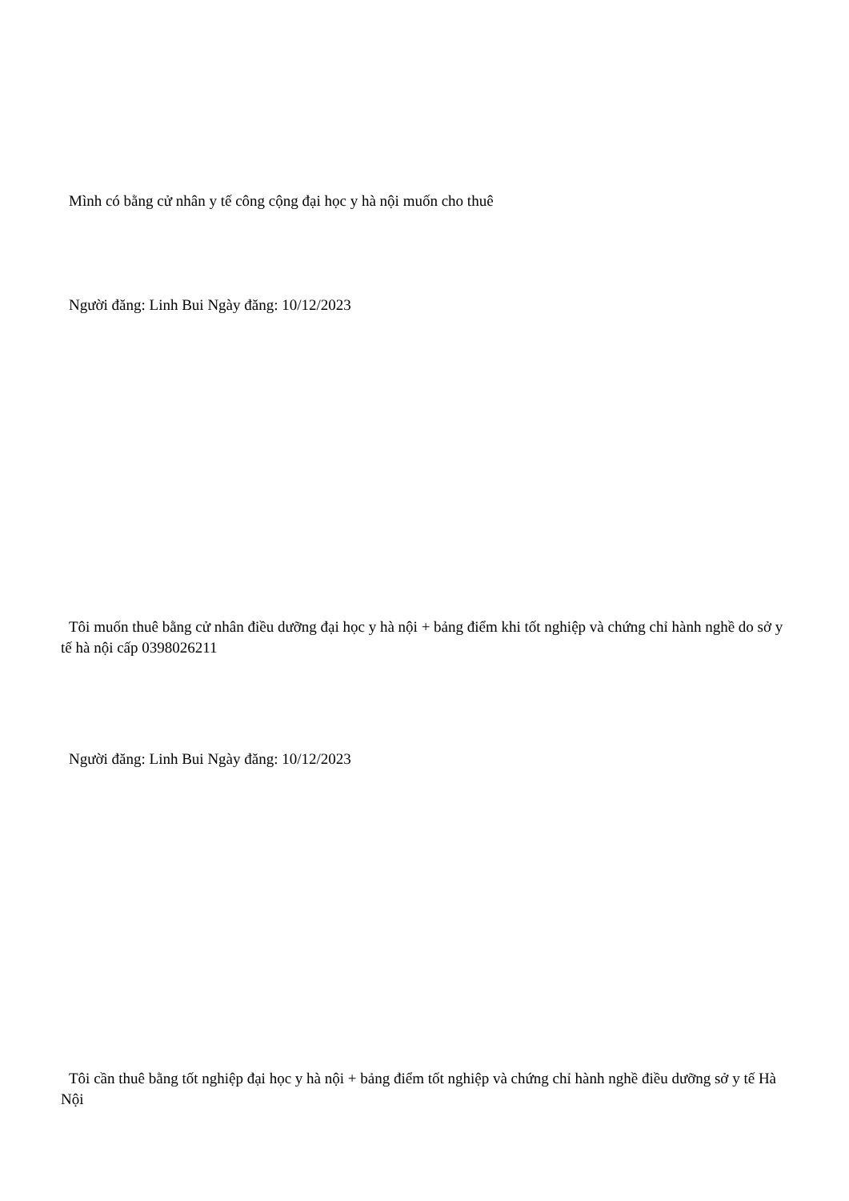Mình có bằng cử nhân y tế công cộng đại học y hà nội muốn cho thuê
Người đăng: Linh Bui Ngày đăng: 10/12/2023
Tôi muốn thuê bằng cử nhân điều dưỡng đại học y hà nội + bảng điểm khi tốt nghiệp và chứng chỉ hành nghề do sở y tế hà nội cấp 0398026211
Người đăng: Linh Bui Ngày đăng: 10/12/2023
Tôi cần thuê bằng tốt nghiệp đại học y hà nội + bảng điểm tốt nghiệp và chứng chỉ hành nghề điều dưỡng sở y tế Hà Nội